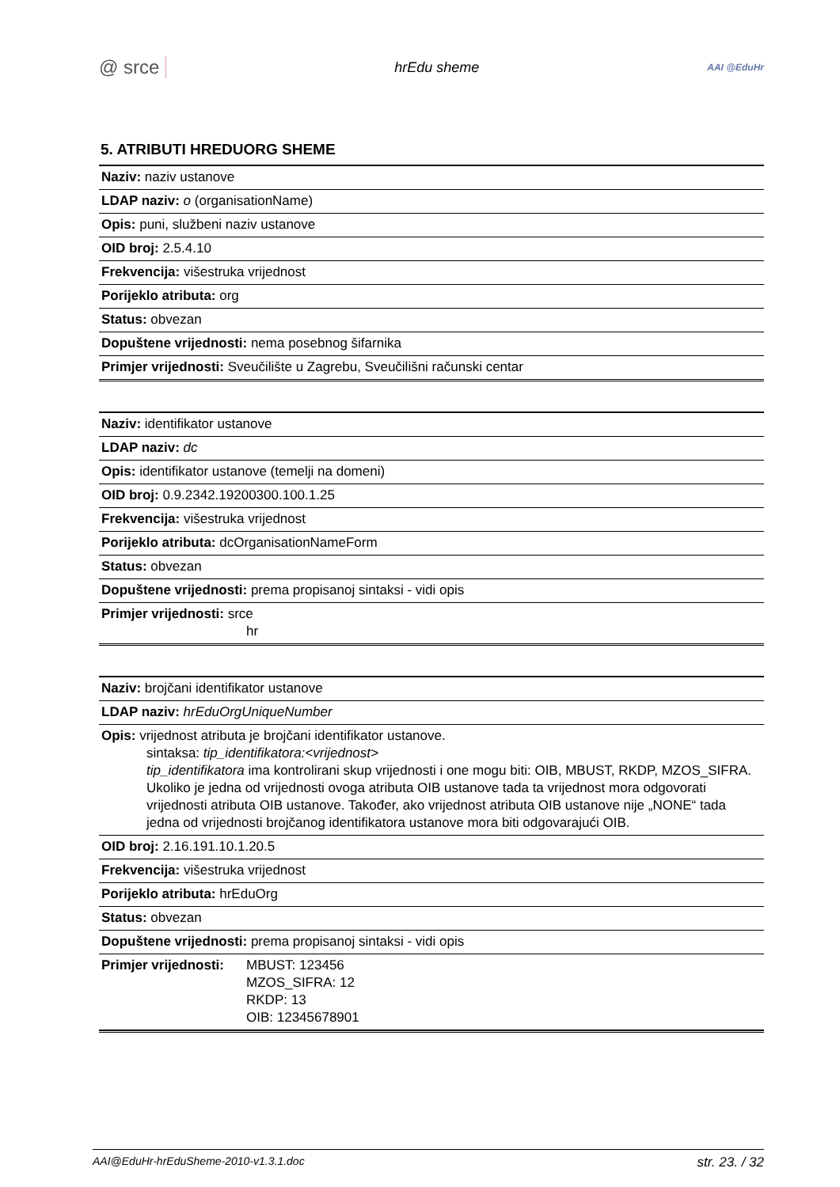@ srce hrEdu sheme AAI @EduHr
5. ATRIBUTI HREDUORG SHEME
| Naziv: naziv ustanove |
| LDAP naziv: o (organisationName) |
| Opis: puni, službeni naziv ustanove |
| OID broj: 2.5.4.10 |
| Frekvencija: višestruka vrijednost |
| Porijeklo atributa: org |
| Status: obvezan |
| Dopuštene vrijednosti: nema posebnog šifarnika |
| Primjer vrijednosti: Sveučilište u Zagrebu, Sveučilišni računski centar |
| Naziv: identifikator ustanove |
| LDAP naziv: dc |
| Opis: identifikator ustanove (temelji na domeni) |
| OID broj: 0.9.2342.19200300.100.1.25 |
| Frekvencija: višestruka vrijednost |
| Porijeklo atributa: dcOrganisationNameForm |
| Status: obvezan |
| Dopuštene vrijednosti: prema propisanoj sintaksi - vidi opis |
| Primjer vrijednosti: srce hr |
| Naziv: brojčani identifikator ustanove |
| LDAP naziv: hrEduOrgUniqueNumber |
| Opis: vrijednost atributa je brojčani identifikator ustanove. sintaksa: tip_identifikatora:<vrijednost> tip_identifikatora ima kontrolirani skup vrijednosti i one mogu biti: OIB, MBUST, RKDP, MZOS_SIFRA. Ukoliko je jedna od vrijednosti ovoga atributa OIB ustanove tada ta vrijednost mora odgovorati vrijednosti atributa OIB ustanove. Također, ako vrijednost atributa OIB ustanove nije „NONE“ tada jedna od vrijednosti brojčanog identifikatora ustanove mora biti odgovarajući OIB. |
| OID broj: 2.16.191.10.1.20.5 |
| Frekvencija: višestruka vrijednost |
| Porijeklo atributa: hrEduOrg |
| Status: obvezan |
| Dopuštene vrijednosti: prema propisanoj sintaksi - vidi opis |
| Primjer vrijednosti: MBUST: 123456 MZOS_SIFRA: 12 RKDP: 13 OIB: 12345678901 |
AAI@EduHr-hrEduSheme-2010-v1.3.1.doc str. 23. / 32